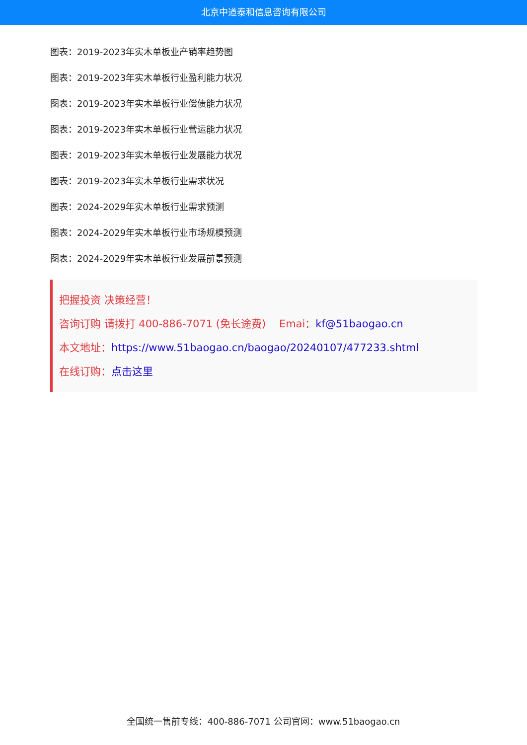北京中道泰和信息咨询有限公司
图表：2019-2023年实木单板业产销率趋势图
图表：2019-2023年实木单板行业盈利能力状况
图表：2019-2023年实木单板行业偿债能力状况
图表：2019-2023年实木单板行业营运能力状况
图表：2019-2023年实木单板行业发展能力状况
图表：2019-2023年实木单板行业需求状况
图表：2024-2029年实木单板行业需求预测
图表：2024-2029年实木单板行业市场规模预测
图表：2024-2029年实木单板行业发展前景预测
把握投资 决策经营！
咨询订购 请拨打 400-886-7071 (免长途费) Emai：kf@51baogao.cn
本文地址：https://www.51baogao.cn/baogao/20240107/477233.shtml
在线订购：点击这里
全国统一售前专线：400-886-7071 公司官网：www.51baogao.cn